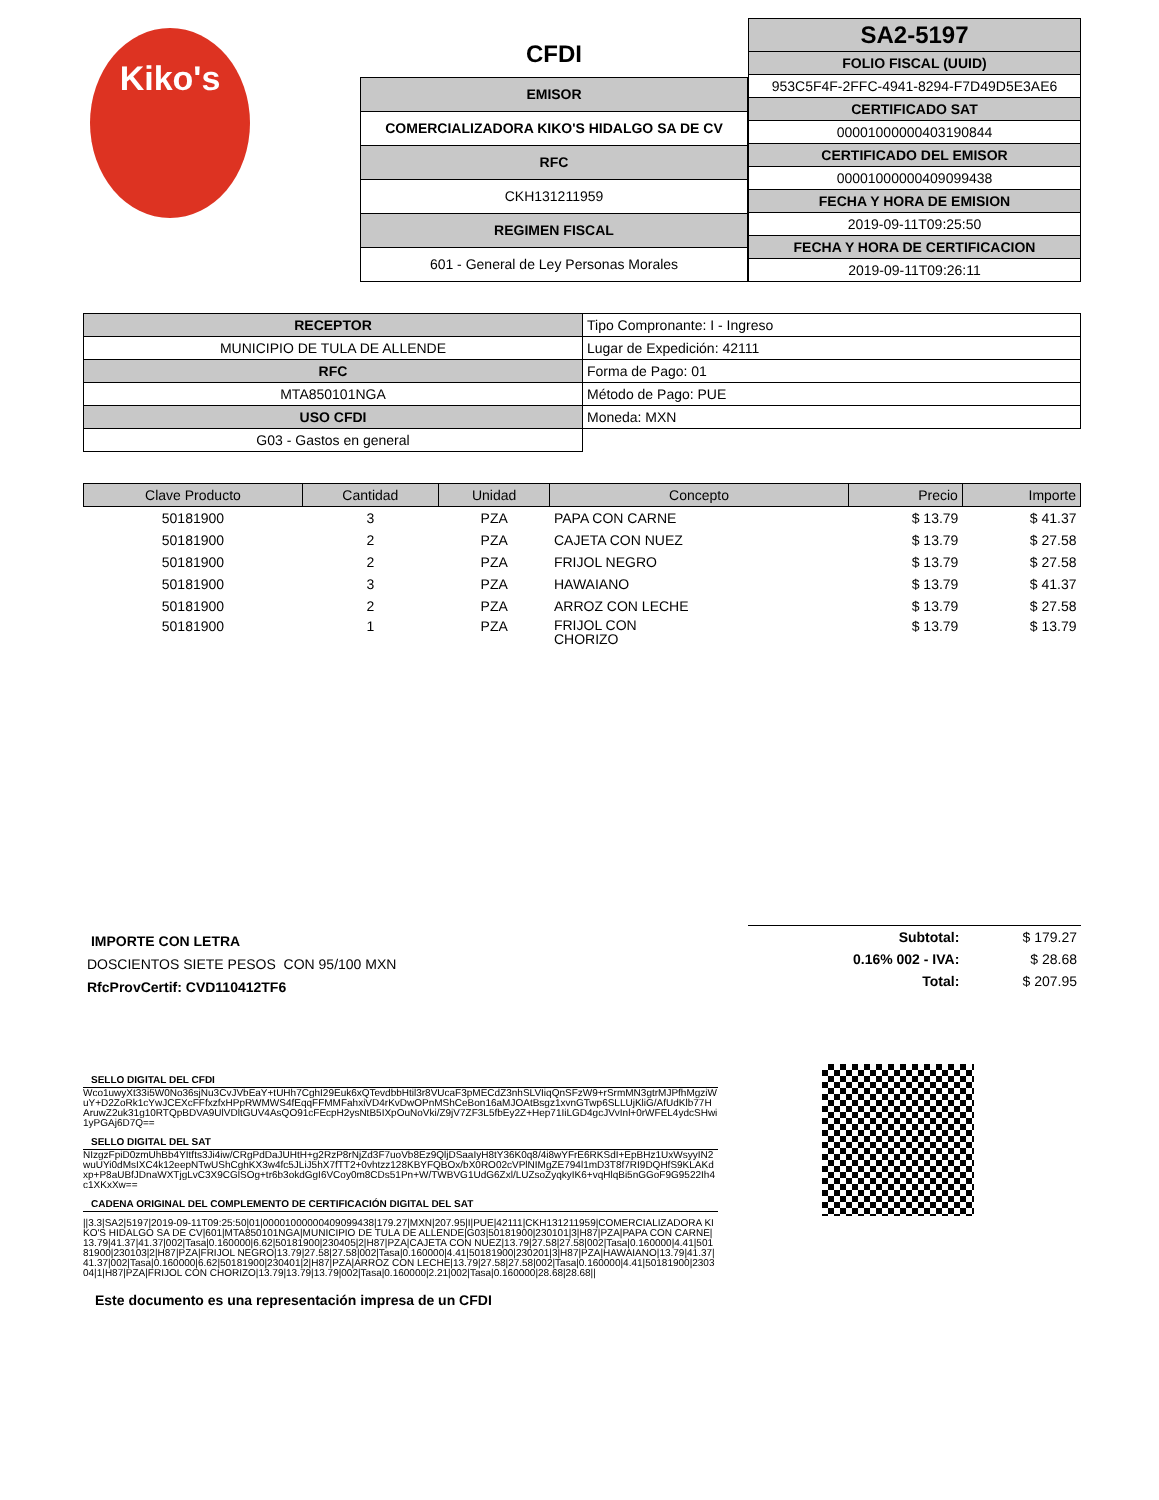Kiko's
| CFDI |
| EMISOR |
| COMERCIALIZADORA KIKO'S HIDALGO SA DE CV |
| RFC |
| CKH131211959 |
| REGIMEN FISCAL |
| 601 - General de Ley Personas Morales |
| SA2-5197 |
| FOLIO FISCAL (UUID) |
| 953C5F4F-2FFC-4941-8294-F7D49D5E3AE6 |
| CERTIFICADO SAT |
| 00001000000403190844 |
| CERTIFICADO DEL EMISOR |
| 00001000000409099438 |
| FECHA Y HORA DE EMISION |
| 2019-09-11T09:25:50 |
| FECHA Y HORA DE CERTIFICACION |
| 2019-09-11T09:26:11 |
| RECEPTOR | Tipo Compronante: I - Ingreso |
| MUNICIPIO DE TULA DE ALLENDE | Lugar de Expedición: 42111 |
| RFC | Forma de Pago: 01 |
| MTA850101NGA | Método de Pago: PUE |
| USO CFDI | Moneda: MXN |
| G03 - Gastos en general | |
| Clave Producto | Cantidad | Unidad | Concepto | Precio | Importe |
| --- | --- | --- | --- | --- | --- |
| 50181900 | 3 | PZA | PAPA CON CARNE | $ 13.79 | $ 41.37 |
| 50181900 | 2 | PZA | CAJETA CON NUEZ | $ 13.79 | $ 27.58 |
| 50181900 | 2 | PZA | FRIJOL NEGRO | $ 13.79 | $ 27.58 |
| 50181900 | 3 | PZA | HAWAIANO | $ 13.79 | $ 41.37 |
| 50181900 | 2 | PZA | ARROZ CON LECHE | $ 13.79 | $ 27.58 |
| 50181900 | 1 | PZA | FRIJOL CON CHORIZO | $ 13.79 | $ 13.79 |
IMPORTE CON LETRA
DOSCIENTOS SIETE PESOS CON 95/100 MXN
RfcProvCertif: CVD110412TF6
| Subtotal: | $ 179.27 |
| 0.16% 002 - IVA: | $ 28.68 |
| Total: | $ 207.95 |
SELLO DIGITAL DEL CFDI
Wco1uwyXt33i5W0No36sjNu3CvJVbEaY+tUHh7CghI29Euk6xQTevdbbHtil3r8VUcaF3pMECdZ3nhSLVIiqQnSFzW9+rSrmMN3gtrMJPfhMgziWuY+D2ZoRk1cYwJCEXcFFfxzfxHPpRWMWS4fEqqFFMMFahxiVD4rKvDwOPnMShCeBon16aMJOAtBsgz1xvnGTwp6SLLUjKliG/AfUdKlb77HAruwZ2uk31g10RTQpBDVA9UlVDltGUV4AsQO91cFEcpH2ysNtB5IXpOuNoVki/Z9jV7ZF3L5fbEy2Z+Hep71IiLGD4gcJVvInl+0rWFEL4ydcSHwi1yPGAj6D7Q==
SELLO DIGITAL DEL SAT
NIzgzFpiD0zmUhBb4YItfts3Ji4iw/CRgPdDaJUHtH+g2RzP8rNjZd3F7uoVb8Ez9QljDSaaIyH8tY36K0q8/4i8wYFrE6RKSdI+EpBHz1UxWsyyIN2wuUYi0dMsIXC4k12eepNTwUShCghKX3w4fc5JLiJ5hX7fTT2+0vhtzz128KBYFQBOx/bX0RO02cVPlNIMgZE794l1mD3T8f7RI9DQHfS9KLAKdxp+P8aUBfJDnaWXTjgLvC3X9CGlSOg+tr6b3okdGgI6VCoy0m8CDs51Pn+W/TWBVG1UdG6Zxl/LUZsoZyqkyIK6+vqHlqBi5nGGoF9G9522Ih4c1XKxXw==
CADENA ORIGINAL DEL COMPLEMENTO DE CERTIFICACIÓN DIGITAL DEL SAT
||3.3|SA2|5197|2019-09-11T09:25:50|01|00001000000409099438|179.27|MXN|207.95|I|PUE|42111|CKH131211959|COMERCIALIZADORA KIKO'S HIDALGO SA DE CV|601|MTA850101NGA|MUNICIPIO DE TULA DE ALLENDE|G03|50181900|230101|3|H87|PZA|PAPA CON CARNE|13.79|41.37|41.37|002|Tasa|0.160000|6.62|50181900|230405|2|H87|PZA|CAJETA CON NUEZ|13.79|27.58|27.58|002|Tasa|0.160000|4.41|50181900|230103|2|H87|PZA|FRIJOL NEGRO|13.79|27.58|27.58|002|Tasa|0.160000|4.41|50181900|230201|3|H87|PZA|HAWAIANO|13.79|41.37|41.37|002|Tasa|0.160000|6.62|50181900|230401|2|H87|PZA|ARROZ CON LECHE|13.79|27.58|27.58|002|Tasa|0.160000|4.41|50181900|230304|1|H87|PZA|FRIJOL CON CHORIZO|13.79|13.79|13.79|002|Tasa|0.160000|2.21|002|Tasa|0.160000|28.68|28.68||
Este documento es una representación impresa de un CFDI